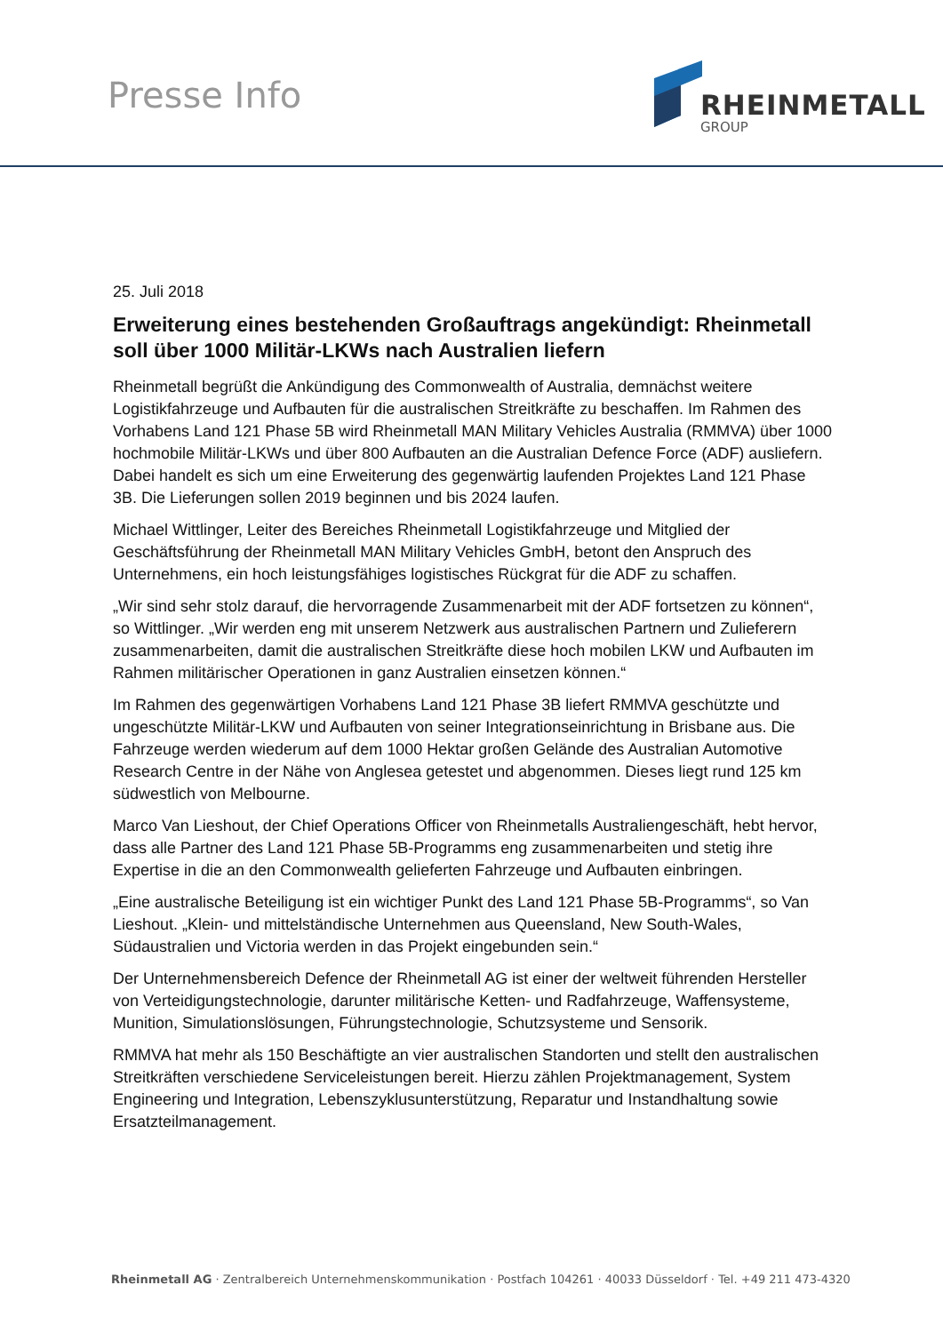Presse Info RHEINMETALL
GROUP
25. Juli 2018
Erweiterung eines bestehenden Großauftrags angekündigt: Rheinmetall soll über 1000 Militär-LKWs nach Australien liefern
Rheinmetall begrüßt die Ankündigung des Commonwealth of Australia, demnächst weitere Logistikfahrzeuge und Aufbauten für die australischen Streitkräfte zu beschaffen. Im Rahmen des Vorhabens Land 121 Phase 5B wird Rheinmetall MAN Military Vehicles Australia (RMMVA) über 1000 hochmobile Militär-LKWs und über 800 Aufbauten an die Australian Defence Force (ADF) ausliefern. Dabei handelt es sich um eine Erweiterung des gegenwärtig laufenden Projektes Land 121 Phase 3B. Die Lieferungen sollen 2019 beginnen und bis 2024 laufen.
Michael Wittlinger, Leiter des Bereiches Rheinmetall Logistikfahrzeuge und Mitglied der Geschäftsführung der Rheinmetall MAN Military Vehicles GmbH, betont den Anspruch des Unternehmens, ein hoch leistungsfähiges logistisches Rückgrat für die ADF zu schaffen.
„Wir sind sehr stolz darauf, die hervorragende Zusammenarbeit mit der ADF fortsetzen zu können“, so Wittlinger. „Wir werden eng mit unserem Netzwerk aus australischen Partnern und Zulieferern zusammenarbeiten, damit die australischen Streitkräfte diese hoch mobilen LKW und Aufbauten im Rahmen militärischer Operationen in ganz Australien einsetzen können.“
Im Rahmen des gegenwärtigen Vorhabens Land 121 Phase 3B liefert RMMVA geschützte und ungeschützte Militär-LKW und Aufbauten von seiner Integrationseinrichtung in Brisbane aus. Die Fahrzeuge werden wiederum auf dem 1000 Hektar großen Gelände des Australian Automotive Research Centre in der Nähe von Anglesea getestet und abgenommen. Dieses liegt rund 125 km südwestlich von Melbourne.
Marco Van Lieshout, der Chief Operations Officer von Rheinmetalls Australiengeschäft, hebt hervor, dass alle Partner des Land 121 Phase 5B-Programms eng zusammenarbeiten und stetig ihre Expertise in die an den Commonwealth gelieferten Fahrzeuge und Aufbauten einbringen.
„Eine australische Beteiligung ist ein wichtiger Punkt des Land 121 Phase 5B-Programms“, so Van Lieshout. „Klein- und mittelständische Unternehmen aus Queensland, New South-Wales, Südaustralien und Victoria werden in das Projekt eingebunden sein.“
Der Unternehmensbereich Defence der Rheinmetall AG ist einer der weltweit führenden Hersteller von Verteidigungstechnologie, darunter militärische Ketten- und Radfahrzeuge, Waffensysteme, Munition, Simulationslösungen, Führungstechnologie, Schutzsysteme und Sensorik.
RMMVA hat mehr als 150 Beschäftigte an vier australischen Standorten und stellt den australischen Streitkräften verschiedene Serviceleistungen bereit. Hierzu zählen Projektmanagement, System Engineering und Integration, Lebenszyklusunterstützung, Reparatur und Instandhaltung sowie Ersatzteilmanagement.
Rheinmetall AG · Zentralbereich Unternehmenskommunikation · Postfach 104261 · 40033 Düsseldorf · Tel. +49 211 473-4320